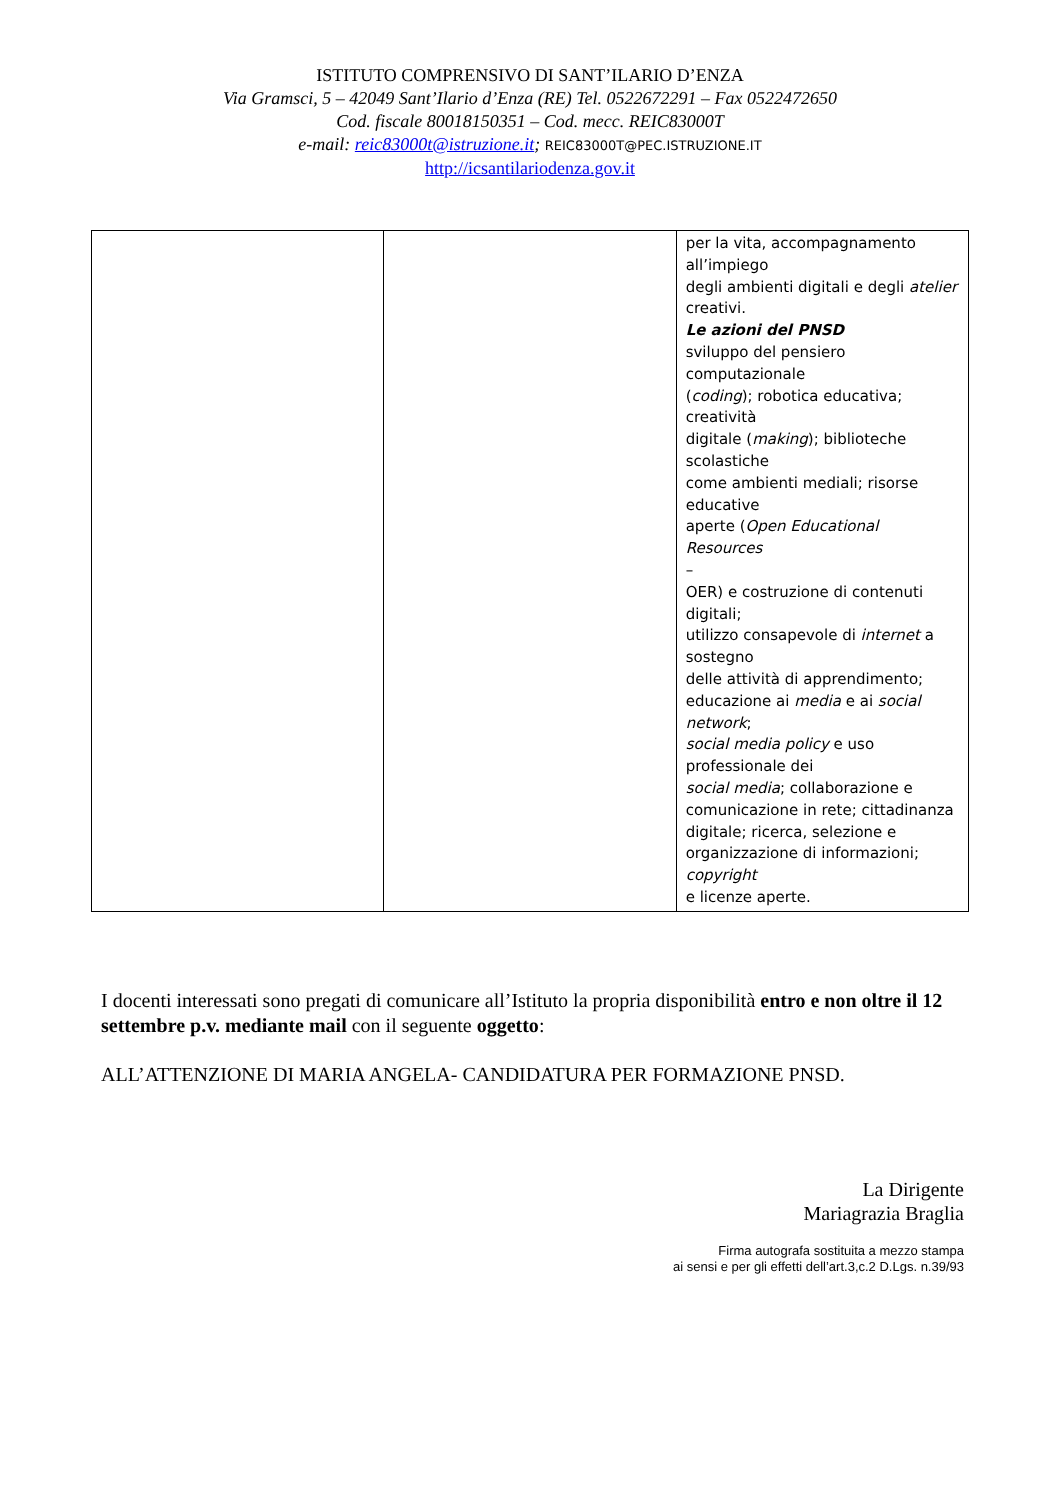ISTITUTO COMPRENSIVO DI SANT’ILARIO D’ENZA
Via Gramsci, 5 – 42049 Sant’Ilario d’Enza (RE) Tel. 0522672291 – Fax 0522472650
Cod. fiscale 80018150351 – Cod. mecc. REIC83000T
e-mail: reic83000t@istruzione.it; REIC83000T@PEC.ISTRUZIONE.IT
http://icsantilariodenza.gov.it
| | | per la vita, accompagnamento all’impiego degli ambienti digitali e degli atelier creativi. Le azioni del PNSD sviluppo del pensiero computazionale ( coding ); robotica educativa; creatività digitale ( making ); biblioteche scolastiche come ambienti mediali; risorse educative aperte ( Open Educational Resources – OER) e costruzione di contenuti digitali; utilizzo consapevole di internet a sostegno delle attività di apprendimento; educazione ai media e ai social network ; social media policy e uso professionale dei social media ; collaborazione e comunicazione in rete; cittadinanza digitale; ricerca, selezione e organizzazione di informazioni; copyright e licenze aperte. |
I docenti interessati sono pregati di comunicare all’Istituto la propria disponibilità entro e non oltre il 12 settembre p.v. mediante mail con il seguente oggetto:
ALL’ATTENZIONE DI MARIA ANGELA- CANDIDATURA PER FORMAZIONE PNSD.
La Dirigente
Mariagrazia Braglia
Firma autografa sostituita a mezzo stampa
ai sensi e per gli effetti dell’art.3,c.2 D.Lgs. n.39/93